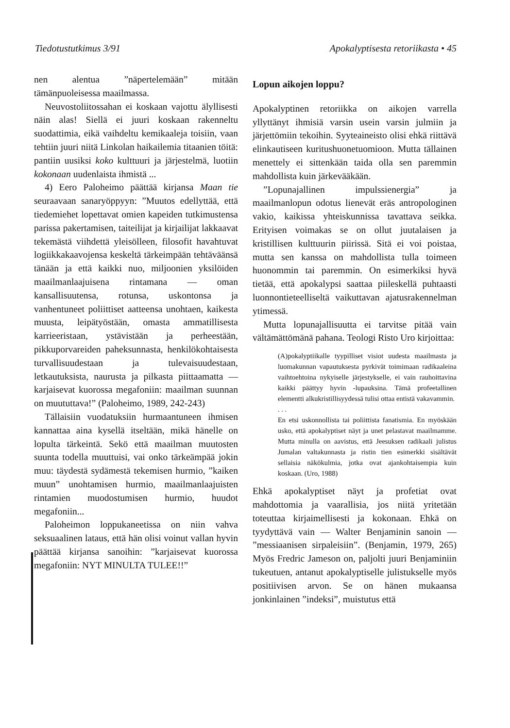Tiedotustutkimus 3/91 Apokalyptisesta retoriikasta • 45
nen alentua ”näpertelemään” mitään tämänpuoleisessa maailmassa.
Neuvostoliitossahan ei koskaan vajottu älyllisesti näin alas! Siellä ei juuri koskaan rakenneltu suodattimia, eikä vaihdeltu kemikaaleja toisiin, vaan tehtiin juuri niitä Linkolan haikailemia titaanien töitä: pantiin uusiksi koko kulttuuri ja järjestelmä, luotiin kokonaan uudenlaista ihmistä ...
4) Eero Paloheimo päättää kirjansa Maan tie seuraavaan sanaryöppyyn: ”Muutos edellyttää, että tiedemiehet lopettavat omien kapeiden tutkimustensa parissa pakertamisen, taiteilijat ja kirjailijat lakkaavat tekemästä viihdettä yleisölleen, filosofit havahtuvat logiikkakaavojensa keskeltä tärkeimpään tehtäväänsä tänään ja että kaikki nuo, miljoonien yksilöiden maailmanlaajuisena rintamana — oman kansallisuutensa, rotunsa, uskontonsa ja vanhentuneet poliittiset aatteensa unohtaen, kaikesta muusta, leipätyöstään, omasta ammatillisesta karrieeristaan, ystävistään ja perheestään, pikkuporvareiden paheksunnasta, henkilökohtaisesta turvallisuudestaan ja tulevaisuudestaan, letkautuksista, naurusta ja pilkasta piittaamatta — karjaisevat kuorossa megafoniin: maailman suunnan on muututtava!” (Paloheimo, 1989, 242-243)
Tällaisiin vuodatuksiin hurmaantuneen ihmisen kannattaa aina kysellä itseltään, mikä hänelle on lopulta tärkeintä. Sekö että maailman muutosten suunta todella muuttuisi, vai onko tärkeämpää jokin muu: täydestä sydämestä tekemisen hurmio, ”kaiken muun” unohtamisen hurmio, maailmanlaajuisten rintamien muodostumisen hurmio, huudot megafoniin...
Paloheimon loppukaneetissa on niin vahva seksuaalinen lataus, että hän olisi voinut vallan hyvin päättää kirjansa sanoihin: ”karjaisevat kuorossa megafoniin: NYT MINULTA TULEE!!”
Lopun aikojen loppu?
Apokalyptinen retoriikka on aikojen varrella yllyttänyt ihmisiä varsin usein varsin julmiin ja järjettömiin tekoihin. Syyteaineisto olisi ehkä riittävä elinkautiseen kuritushuonetuomioon. Mutta tällainen menettely ei sittenkään taida olla sen paremmin mahdollista kuin järkevääkään.
”Lopunajallinen impulssienergia” ja maailmanlopun odotus lienevät eräs antropologinen vakio, kaikissa yhteiskunnissa tavattava seikka. Erityisen voimakas se on ollut juutalaisen ja kristillisen kulttuurin piirissä. Sitä ei voi poistaa, mutta sen kanssa on mahdollista tulla toimeen huonommin tai paremmin. On esimerkiksi hyvä tietää, että apokalypsi saattaa piileskellä puhtaasti luonnontieteelliseltä vaikuttavan ajatusrakennelman ytimessä.
Mutta lopunajallisuutta ei tarvitse pitää vain vältämättömänä pahana. Teologi Risto Uro kirjoittaa:
(A)pokalyptiikalle tyypilliset visiot uudesta maailmasta ja luomakunnan vapautuksesta pyrkivät toimimaan radikaaleina vaihtoehtoina nykyiselle järjestykselle, ei vain rauhoittavina kaikki päättyy hyvin -lupauksina. Tämä profeetallinen elementti alkukristillisyydessä tulisi ottaa entistä vakavammin.
. . .
En etsi uskonnollista tai poliittista fanatismia. En myöskään usko, että apokalyptiset näyt ja unet pelastavat maailmamme. Mutta minulla on aavistus, että Jeesuksen radikaali julistus Jumalan valtakunnasta ja ristin tien esimerkki sisältävät sellaisia näkökulmia, jotka ovat ajankohtaisempia kuin koskaan. (Uro, 1988)
Ehkä apokalyptiset näyt ja profetiat ovat mahdottomia ja vaarallisia, jos niitä yritetään toteuttaa kirjaimellisesti ja kokonaan. Ehkä on tyydyttävä vain — Walter Benjaminin sanoin — ”messiaanisen sirpaleisiin”. (Benjamin, 1979, 265) Myös Fredric Jameson on, paljolti juuri Benjaminiin tukeutuen, antanut apokalyptiselle julistukselle myös positiivisen arvon. Se on hänen mukaansa jonkinlainen ”indeksi”, muistutus että